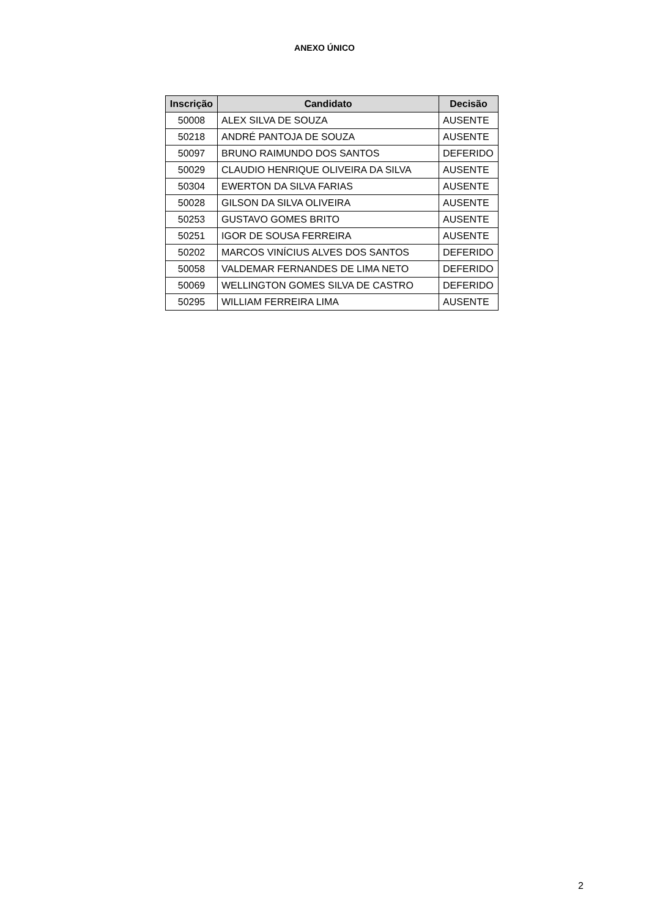ANEXO ÚNICO
| Inscrição | Candidato | Decisão |
| --- | --- | --- |
| 50008 | ALEX SILVA DE SOUZA | AUSENTE |
| 50218 | ANDRÉ PANTOJA DE SOUZA | AUSENTE |
| 50097 | BRUNO RAIMUNDO DOS SANTOS | DEFERIDO |
| 50029 | CLAUDIO HENRIQUE OLIVEIRA DA SILVA | AUSENTE |
| 50304 | EWERTON DA SILVA FARIAS | AUSENTE |
| 50028 | GILSON DA SILVA OLIVEIRA | AUSENTE |
| 50253 | GUSTAVO GOMES BRITO | AUSENTE |
| 50251 | IGOR DE SOUSA FERREIRA | AUSENTE |
| 50202 | MARCOS VINÍCIUS ALVES DOS SANTOS | DEFERIDO |
| 50058 | VALDEMAR FERNANDES DE LIMA NETO | DEFERIDO |
| 50069 | WELLINGTON GOMES SILVA DE CASTRO | DEFERIDO |
| 50295 | WILLIAM FERREIRA LIMA | AUSENTE |
2